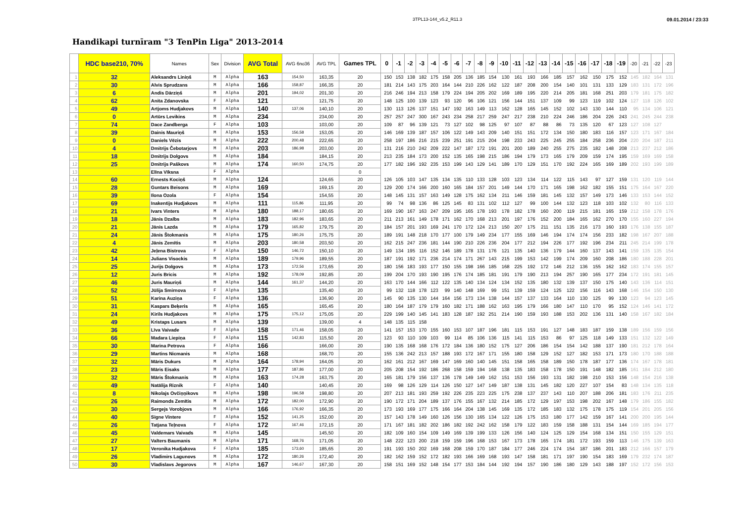3TPL13-144_v5.2_R11.3 09.01.2014 / 23:33
Handikapi turnīram "3 TenPin Liga" 2013-2014
| | HDC base210, 70% | Names | Sex | Division | AVG Total | AVG 6no36 | AVG TPL | Games TPL | 0 | -1 | -2 | -3 | -4 | -5 | -6 | -7 | -8 | -9 | -10 | -11 | -12 | -13 | -14 | -15 | -16 | -17 | -18 | -19 | -20 | -21 | -22 | -23 |
| --- | --- | --- | --- | --- | --- | --- | --- | --- | --- | --- | --- | --- | --- | --- | --- | --- | --- | --- | --- | --- | --- | --- | --- | --- | --- | --- | --- | --- | --- | --- | --- | --- |
| 1 | 32 | Aleksandrs Liniņš | M | Alpha | 163 | 154,50 | 163,35 | 20 | 150 | 153 | 138 | 182 | 175 | 158 | 205 | 136 | 185 | 154 | 130 | 161 | 193 | 166 | 185 | 157 | 162 | 150 | 175 | 152 | 145 | 182 | 164 | 131 |
| 2 | 30 | Alvis Sprudzans | M | Alpha | 166 | 158,87 | 166,35 | 20 | 181 | 214 | 143 | 175 | 203 | 164 | 144 | 210 | 226 | 162 | 122 | 187 | 208 | 200 | 154 | 140 | 101 | 131 | 133 | 129 | 183 | 131 | 172 | 196 |
| 3 | 6 | Andis Dārziņš | M | Alpha | 201 | 194,02 | 201,30 | 20 | 216 | 246 | 194 | 213 | 158 | 179 | 224 | 194 | 205 | 202 | 169 | 189 | 195 | 220 | 214 | 205 | 181 | 168 | 251 | 203 | 179 | 181 | 175 | 182 |
| 4 | 62 | Anita Zdanovska | F | Alpha | 121 | | 121,75 | 20 | 148 | 125 | 100 | 139 | 123 | 93 | 120 | 96 | 106 | 121 | 156 | 144 | 151 | 137 | 109 | 99 | 123 | 119 | 102 | 124 | 127 | 118 | 126 | 102 |
| 5 | 49 | Artjoms Hudjakovs | M | Alpha | 140 | 137,06 | 140,10 | 20 | 130 | 113 | 126 | 137 | 151 | 147 | 192 | 163 | 149 | 113 | 162 | 128 | 165 | 145 | 152 | 102 | 143 | 130 | 144 | 110 | 95 | 134 | 106 | 121 |
| 6 | 0 | Artūrs Levikins | M | Alpha | 234 | | 234,00 | 20 | 257 | 257 | 247 | 300 | 167 | 243 | 234 | 258 | 217 | 259 | 247 | 217 | 238 | 210 | 224 | 246 | 186 | 204 | 226 | 243 | 241 | 245 | 244 | 238 |
| 7 | 74 | Dace Zandberga | F | Alpha | 103 | | 103,00 | 20 | 109 | 87 | 96 | 139 | 121 | 73 | 127 | 102 | 98 | 125 | 97 | 107 | 87 | 88 | 86 | 73 | 135 | 120 | 67 | 123 | 127 | 108 | 127 | |
| 8 | 39 | Dainis Mauriņš | M | Alpha | 153 | 156,58 | 153,05 | 20 | 146 | 169 | 139 | 187 | 157 | 106 | 122 | 149 | 143 | 209 | 140 | 151 | 151 | 172 | 134 | 150 | 180 | 183 | 116 | 157 | 123 | 171 | 167 | 184 |
| 9 | 0 | Daniels Vēzis | M | Alpha | 222 | 200,48 | 222,65 | 20 | 258 | 197 | 186 | 216 | 215 | 239 | 251 | 191 | 215 | 204 | 198 | 233 | 243 | 225 | 245 | 255 | 184 | 258 | 236 | 204 | 220 | 204 | 187 | 211 |
| 10 | 4 | Dmitrijs Čebotarjovs | M | Alpha | 203 | 186,98 | 203,00 | 20 | 131 | 216 | 210 | 242 | 209 | 222 | 147 | 187 | 172 | 191 | 201 | 200 | 189 | 240 | 255 | 275 | 235 | 182 | 148 | 208 | 213 | 237 | 212 | 186 |
| 11 | 18 | Dmitrijs Dolgovs | M | Alpha | 184 | | 184,15 | 20 | 213 | 235 | 184 | 173 | 200 | 152 | 135 | 165 | 198 | 215 | 186 | 194 | 179 | 173 | 165 | 179 | 209 | 159 | 174 | 195 | 159 | 169 | 169 | 158 |
| 12 | 25 | Dmitrijs Paškovs | M | Alpha | 174 | 160,50 | 174,75 | 20 | 177 | 182 | 196 | 192 | 235 | 153 | 199 | 143 | 129 | 141 | 189 | 170 | 129 | 151 | 170 | 192 | 224 | 165 | 169 | 189 | 202 | 193 | 199 | 189 |
| 13 | | Elīna Vīksna | F | Alpha | | | | 0 | | | | | | | | | | | | | | | | | | | | | | | | |
| 14 | 60 | Ernests Kociņš | M | Alpha | 124 | | 124,65 | 20 | 126 | 105 | 103 | 147 | 135 | 134 | 135 | 110 | 133 | 128 | 103 | 123 | 134 | 114 | 122 | 115 | 143 | 97 | 127 | 159 | 131 | 120 | 119 | 144 |
| 15 | 28 | Guntars Beisons | M | Alpha | 169 | | 169,15 | 20 | 129 | 200 | 174 | 166 | 200 | 160 | 165 | 184 | 157 | 201 | 149 | 144 | 170 | 171 | 165 | 198 | 162 | 182 | 155 | 151 | 175 | 164 | 167 | 220 |
| 16 | 39 | Ilona Ozola | F | Alpha | 154 | | 154,55 | 20 | 148 | 145 | 131 | 157 | 163 | 149 | 128 | 175 | 162 | 134 | 211 | 146 | 159 | 181 | 145 | 132 | 157 | 149 | 173 | 146 | 133 | 153 | 144 | 152 |
| 17 | 69 | Inakentijs Hudjakovs | M | Alpha | 111 | 115,86 | 111,95 | 20 | 99 | 74 | 98 | 136 | 86 | 125 | 145 | 83 | 131 | 102 | 112 | 127 | 99 | 100 | 144 | 132 | 123 | 118 | 103 | 102 | 132 | 80 | 116 | 133 |
| 18 | 21 | Ivars Vinters | M | Alpha | 180 | 188,17 | 180,65 | 20 | 169 | 190 | 167 | 163 | 247 | 209 | 195 | 165 | 178 | 193 | 178 | 182 | 178 | 160 | 200 | 119 | 215 | 181 | 165 | 159 | 212 | 158 | 178 | 176 |
| 19 | 18 | Jānis Dzalbs | M | Alpha | 183 | 182,96 | 183,65 | 20 | 211 | 213 | 161 | 149 | 178 | 171 | 162 | 170 | 168 | 213 | 201 | 197 | 176 | 152 | 200 | 184 | 165 | 162 | 270 | 170 | 155 | 160 | 227 | 194 |
| 20 | 21 | Jānis Lazda | M | Alpha | 179 | 165,82 | 179,75 | 20 | 184 | 157 | 201 | 193 | 169 | 241 | 170 | 172 | 124 | 213 | 150 | 207 | 175 | 211 | 151 | 135 | 216 | 173 | 160 | 193 | 176 | 138 | 155 | 187 |
| 21 | 24 | Jānis Štokmanis | M | Alpha | 175 | 180,26 | 175,75 | 20 | 189 | 191 | 148 | 218 | 170 | 177 | 100 | 179 | 149 | 234 | 177 | 155 | 169 | 146 | 194 | 174 | 174 | 156 | 233 | 182 | 198 | 167 | 207 | 188 |
| 22 | 4 | Jānis Zemītis | M | Alpha | 203 | 180,58 | 203,50 | 20 | 162 | 215 | 247 | 236 | 181 | 144 | 190 | 210 | 226 | 236 | 204 | 177 | 212 | 194 | 226 | 177 | 192 | 196 | 234 | 211 | 245 | 214 | 199 | 178 |
| 23 | 42 | Jeļena Bistrova | F | Alpha | 150 | 146,72 | 150,10 | 20 | 149 | 134 | 195 | 116 | 152 | 146 | 189 | 178 | 131 | 176 | 121 | 135 | 140 | 136 | 179 | 144 | 160 | 137 | 143 | 141 | 159 | 135 | 135 | 154 |
| 24 | 14 | Julians Visockis | M | Alpha | 189 | 179,96 | 189,55 | 20 | 187 | 191 | 192 | 171 | 236 | 214 | 174 | 171 | 267 | 143 | 215 | 199 | 153 | 142 | 199 | 174 | 209 | 160 | 208 | 186 | 180 | 188 | 228 | 201 |
| 25 | 25 | Jurijs Dolgovs | M | Alpha | 173 | 172,56 | 173,65 | 20 | 180 | 156 | 183 | 193 | 177 | 150 | 155 | 198 | 166 | 185 | 168 | 225 | 192 | 172 | 146 | 212 | 136 | 155 | 162 | 162 | 183 | 174 | 155 | 157 |
| 26 | 12 | Juris Bricis | M | Alpha | 192 | 178,09 | 192,85 | 20 | 199 | 204 | 170 | 193 | 190 | 195 | 176 | 174 | 185 | 181 | 191 | 179 | 190 | 213 | 194 | 257 | 190 | 165 | 177 | 234 | 172 | 191 | 181 | 145 |
| 27 | 46 | Juris Mauriņš | M | Alpha | 144 | 161,37 | 144,20 | 20 | 163 | 170 | 144 | 166 | 112 | 122 | 135 | 140 | 134 | 124 | 134 | 152 | 135 | 180 | 132 | 139 | 137 | 150 | 175 | 140 | 143 | 136 | 114 | 151 |
| 28 | 52 | Jūlija Smirnova | F | Alpha | 135 | | 135,40 | 20 | 99 | 132 | 118 | 178 | 123 | 99 | 140 | 148 | 169 | 99 | 151 | 139 | 159 | 124 | 125 | 122 | 156 | 116 | 143 | 168 | 146 | 154 | 150 | 130 |
| 29 | 51 | Karina Auziņa | F | Alpha | 136 | | 136,90 | 20 | 145 | 90 | 135 | 130 | 144 | 164 | 156 | 173 | 134 | 138 | 144 | 157 | 137 | 133 | 164 | 110 | 130 | 125 | 99 | 130 | 123 | 94 | 123 | 145 |
| 30 | 31 | Kaspars Beķeris | M | Alpha | 165 | | 165,45 | 20 | 180 | 164 | 187 | 179 | 179 | 160 | 182 | 171 | 188 | 162 | 163 | 195 | 179 | 166 | 180 | 147 | 110 | 170 | 95 | 152 | 124 | 146 | 141 | 172 |
| 31 | 24 | Kirils Hudjakovs | M | Alpha | 175 | 175,12 | 175,05 | 20 | 229 | 199 | 140 | 145 | 141 | 183 | 128 | 187 | 192 | 251 | 214 | 190 | 159 | 193 | 188 | 153 | 202 | 136 | 131 | 140 | 158 | 167 | 182 | 184 |
| 32 | 49 | Kristaps Lusars | M | Alpha | 139 | | 139,00 | 4 | 148 | 135 | 115 | 158 | | | | | | | | | | | | | | | | | | | | |
| 33 | 36 | Līva Vaivade | F | Alpha | 158 | 171,46 | 158,05 | 20 | 141 | 157 | 153 | 170 | 155 | 160 | 153 | 107 | 187 | 196 | 181 | 115 | 153 | 191 | 127 | 148 | 183 | 187 | 159 | 138 | 189 | 156 | 159 | 156 |
| 34 | 66 | Madara Liepiņa | F | Alpha | 115 | 142,83 | 115,50 | 20 | 123 | 93 | 110 | 109 | 103 | 99 | 114 | 85 | 106 | 136 | 115 | 141 | 115 | 153 | 86 | 97 | 125 | 118 | 149 | 133 | 151 | 132 | 122 | 149 |
| 35 | 30 | Marina Petrova | F | Alpha | 166 | | 166,00 | 20 | 190 | 135 | 168 | 168 | 176 | 172 | 184 | 136 | 180 | 152 | 175 | 127 | 206 | 186 | 154 | 154 | 142 | 188 | 137 | 190 | 181 | 212 | 178 | 164 |
| 36 | 29 | Martins Nicmanis | M | Alpha | 168 | | 168,70 | 20 | 155 | 136 | 242 | 213 | 157 | 188 | 193 | 172 | 167 | 171 | 155 | 180 | 158 | 129 | 152 | 127 | 182 | 153 | 171 | 173 | 180 | 170 | 188 | 188 |
| 37 | 32 | Māris Dukurs | M | Alpha | 164 | 178,94 | 164,05 | 20 | 162 | 161 | 212 | 167 | 169 | 147 | 169 | 160 | 140 | 145 | 151 | 158 | 165 | 158 | 189 | 150 | 178 | 187 | 177 | 136 | 174 | 167 | 178 | 181 |
| 38 | 23 | Māris Eisaks | M | Alpha | 177 | 187,86 | 177,00 | 20 | 205 | 208 | 154 | 192 | 186 | 268 | 158 | 159 | 194 | 168 | 138 | 135 | 183 | 158 | 178 | 150 | 191 | 148 | 182 | 185 | 161 | 184 | 212 | 180 |
| 39 | 32 | Māris Štokmanis | M | Alpha | 163 | 174,28 | 163,75 | 20 | 165 | 181 | 179 | 156 | 137 | 136 | 178 | 149 | 149 | 162 | 151 | 153 | 156 | 193 | 131 | 182 | 198 | 210 | 153 | 156 | 148 | 154 | 216 | 138 |
| 40 | 49 | Natālija Riznik | F | Alpha | 140 | | 140,45 | 20 | 169 | 98 | 126 | 129 | 114 | 126 | 150 | 127 | 147 | 149 | 187 | 138 | 131 | 145 | 182 | 120 | 227 | 107 | 154 | 83 | 148 | 134 | 135 | 118 |
| 41 | 8 | Nikolajs Ovčiņņikovs | M | Alpha | 198 | 196,58 | 198,80 | 20 | 207 | 213 | 181 | 193 | 259 | 192 | 226 | 235 | 223 | 225 | 175 | 238 | 137 | 237 | 143 | 110 | 207 | 188 | 206 | 181 | 183 | 176 | 211 | 235 |
| 42 | 26 | Raimonds Zemītis | M | Alpha | 172 | 182,00 | 172,90 | 20 | 190 | 172 | 171 | 204 | 189 | 137 | 176 | 155 | 167 | 132 | 214 | 185 | 172 | 129 | 197 | 153 | 198 | 202 | 167 | 148 | 179 | 186 | 155 | 182 |
| 43 | 30 | Sergejs Vorobjovs | M | Alpha | 166 | 176,92 | 166,35 | 20 | 173 | 193 | 169 | 177 | 175 | 166 | 164 | 204 | 138 | 145 | 169 | 135 | 172 | 185 | 183 | 132 | 175 | 178 | 175 | 119 | 154 | 201 | 205 | 156 |
| 44 | 40 | Signe Vintere | F | Alpha | 152 | 141,25 | 152,00 | 20 | 157 | 143 | 178 | 149 | 160 | 126 | 156 | 130 | 165 | 134 | 122 | 126 | 175 | 153 | 180 | 177 | 142 | 159 | 167 | 141 | 200 | 200 | 195 | 144 |
| 45 | 26 | Tatjana Teļnova | F | Alpha | 172 | 167,46 | 172,15 | 20 | 171 | 167 | 181 | 182 | 202 | 186 | 182 | 192 | 242 | 162 | 158 | 179 | 122 | 183 | 159 | 158 | 188 | 131 | 154 | 144 | 169 | 185 | 194 | 177 |
| 46 | 45 | Valdemars Vaivads | M | Alpha | 145 | | 145,50 | 20 | 182 | 109 | 160 | 154 | 109 | 149 | 169 | 139 | 199 | 133 | 126 | 156 | 140 | 124 | 125 | 129 | 154 | 168 | 134 | 151 | 150 | 155 | 129 | 151 |
| 47 | 27 | Valters Baumanis | M | Alpha | 171 | 168,76 | 171,05 | 20 | 148 | 222 | 123 | 200 | 218 | 159 | 159 | 196 | 168 | 153 | 167 | 173 | 178 | 165 | 174 | 181 | 172 | 193 | 159 | 113 | 146 | 175 | 139 | 163 |
| 48 | 17 | Veronika Hudjakova | F | Alpha | 185 | 173,60 | 185,65 | 20 | 191 | 193 | 150 | 202 | 169 | 168 | 208 | 159 | 170 | 187 | 184 | 177 | 246 | 224 | 174 | 154 | 187 | 186 | 201 | 183 | 212 | 166 | 157 | 179 |
| 49 | 26 | Vladimirs Lagunovs | M | Alpha | 172 | 180,26 | 172,40 | 20 | 182 | 162 | 159 | 152 | 172 | 182 | 193 | 166 | 169 | 168 | 193 | 147 | 158 | 181 | 171 | 197 | 190 | 154 | 183 | 169 | 179 | 232 | 174 | 187 |
| 50 | 30 | Vladislavs Jegorovs | M | Alpha | 167 | 146,67 | 167,30 | 20 | 158 | 151 | 169 | 152 | 148 | 154 | 177 | 153 | 184 | 144 | 192 | 194 | 157 | 190 | 186 | 180 | 129 | 143 | 188 | 197 | 152 | 172 | 156 | 153 |